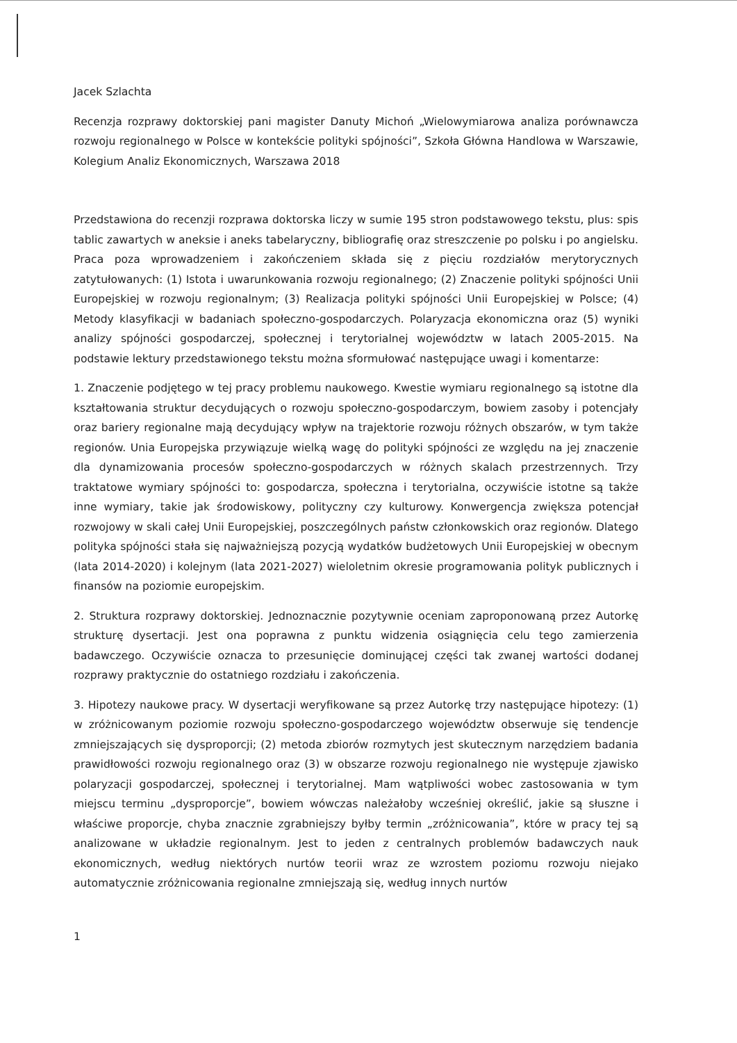Jacek Szlachta
Recenzja rozprawy doktorskiej pani magister Danuty Michoń „Wielowymiarowa analiza porównawcza rozwoju regionalnego w Polsce w kontekście polityki spójności”, Szkoła Główna Handlowa w Warszawie, Kolegium Analiz Ekonomicznych, Warszawa 2018
Przedstawiona do recenzji rozprawa doktorska liczy w sumie 195 stron podstawowego tekstu, plus: spis tablic zawartych w aneksie i aneks tabelaryczny, bibliografię oraz streszczenie po polsku i po angielsku. Praca poza wprowadzeniem i zakończeniem składa się z pięciu rozdziałów merytorycznych zatytułowanych: (1) Istota i uwarunkowania rozwoju regionalnego; (2) Znaczenie polityki spójności Unii Europejskiej w rozwoju regionalnym; (3) Realizacja polityki spójności Unii Europejskiej w Polsce; (4) Metody klasyfikacji w badaniach społeczno-gospodarczych. Polaryzacja ekonomiczna oraz (5) wyniki analizy spójności gospodarczej, społecznej i terytorialnej województw w latach 2005-2015. Na podstawie lektury przedstawionego tekstu można sformułować następujące uwagi i komentarze:
1. Znaczenie podjętego w tej pracy problemu naukowego. Kwestie wymiaru regionalnego są istotne dla kształtowania struktur decydujących o rozwoju społeczno-gospodarczym, bowiem zasoby i potencjały oraz bariery regionalne mają decydujący wpływ na trajektorie rozwoju różnych obszarów, w tym także regionów. Unia Europejska przywiązuje wielką wagę do polityki spójności ze względu na jej znaczenie dla dynamizowania procesów społeczno-gospodarczych w różnych skalach przestrzennych. Trzy traktatowe wymiary spójności to: gospodarcza, społeczna i terytorialna, oczywiście istotne są także inne wymiary, takie jak środowiskowy, polityczny czy kulturowy. Konwergencja zwiększa potencjał rozwojowy w skali całej Unii Europejskiej, poszczególnych państw członkowskich oraz regionów. Dlatego polityka spójności stała się najważniejszą pozycją wydatków budżetowych Unii Europejskiej w obecnym (lata 2014-2020) i kolejnym (lata 2021-2027) wieloletnim okresie programowania polityk publicznych i finansów na poziomie europejskim.
2. Struktura rozprawy doktorskiej. Jednoznacznie pozytywnie oceniam zaproponowaną przez Autorkę strukturę dysertacji. Jest ona poprawna z punktu widzenia osiągnięcia celu tego zamierzenia badawczego. Oczywiście oznacza to przesunięcie dominującej części tak zwanej wartości dodanej rozprawy praktycznie do ostatniego rozdziału i zakończenia.
3. Hipotezy naukowe pracy. W dysertacji weryfikowane są przez Autorkę trzy następujące hipotezy: (1) w zróżnicowanym poziomie rozwoju społeczno-gospodarczego województw obserwuje się tendencje zmniejszających się dysproporcji; (2) metoda zbiorów rozmytych jest skutecznym narzędziem badania prawidłowości rozwoju regionalnego oraz (3) w obszarze rozwoju regionalnego nie występuje zjawisko polaryzacji gospodarczej, społecznej i terytorialnej. Mam wątpliwości wobec zastosowania w tym miejscu terminu „dysproporcje”, bowiem wówczas należałoby wcześniej określić, jakie są słuszne i właściwe proporcje, chyba znacznie zgrabniejszy byłby termin „zróżnicowania”, które w pracy tej są analizowane w układzie regionalnym. Jest to jeden z centralnych problemów badawczych nauk ekonomicznych, według niektórych nurtów teorii wraz ze wzrostem poziomu rozwoju niejako automatycznie zróżnicowania regionalne zmniejszają się, według innych nurtów
1